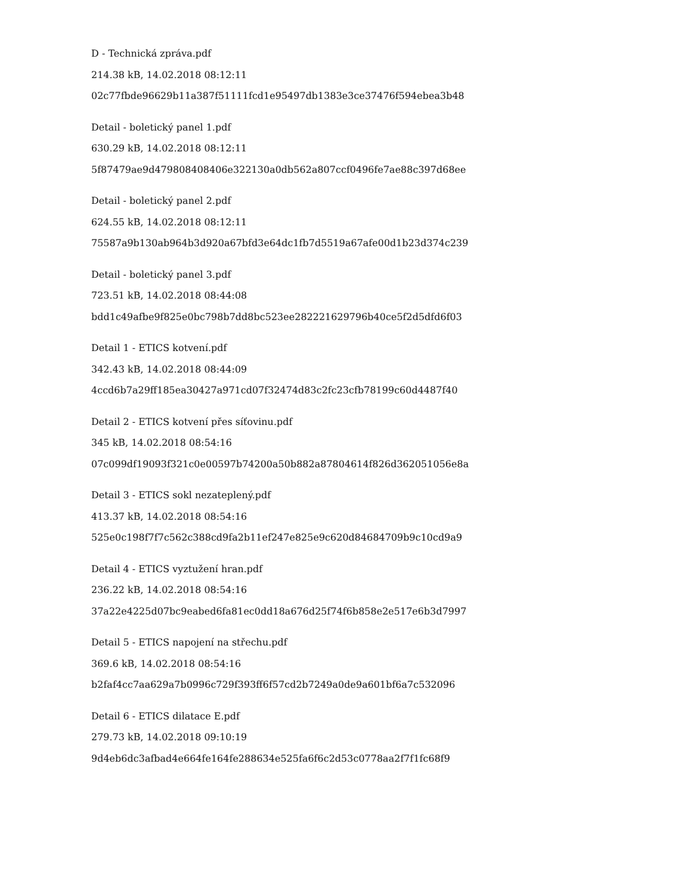D - Technická zpráva.pdf
214.38 kB, 14.02.2018 08:12:11
02c77fbde96629b11a387f51111fcd1e95497db1383e3ce37476f594ebea3b48
Detail - boletický panel 1.pdf
630.29 kB, 14.02.2018 08:12:11
5f87479ae9d479808408406e322130a0db562a807ccf0496fe7ae88c397d68ee
Detail - boletický panel 2.pdf
624.55 kB, 14.02.2018 08:12:11
75587a9b130ab964b3d920a67bfd3e64dc1fb7d5519a67afe00d1b23d374c239
Detail - boletický panel 3.pdf
723.51 kB, 14.02.2018 08:44:08
bdd1c49afbe9f825e0bc798b7dd8bc523ee282221629796b40ce5f2d5dfd6f03
Detail 1 - ETICS kotvení.pdf
342.43 kB, 14.02.2018 08:44:09
4ccd6b7a29ff185ea30427a971cd07f32474d83c2fc23cfb78199c60d4487f40
Detail 2 - ETICS kotvení přes síťovinu.pdf
345 kB, 14.02.2018 08:54:16
07c099df19093f321c0e00597b74200a50b882a87804614f826d362051056e8a
Detail 3 - ETICS sokl nezateplený.pdf
413.37 kB, 14.02.2018 08:54:16
525e0c198f7f7c562c388cd9fa2b11ef247e825e9c620d84684709b9c10cd9a9
Detail 4 - ETICS vyztužení hran.pdf
236.22 kB, 14.02.2018 08:54:16
37a22e4225d07bc9eabed6fa81ec0dd18a676d25f74f6b858e2e517e6b3d7997
Detail 5 - ETICS napojení na střechu.pdf
369.6 kB, 14.02.2018 08:54:16
b2faf4cc7aa629a7b0996c729f393ff6f57cd2b7249a0de9a601bf6a7c532096
Detail 6 - ETICS dilatace E.pdf
279.73 kB, 14.02.2018 09:10:19
9d4eb6dc3afbad4e664fe164fe288634e525fa6f6c2d53c0778aa2f7f1fc68f9